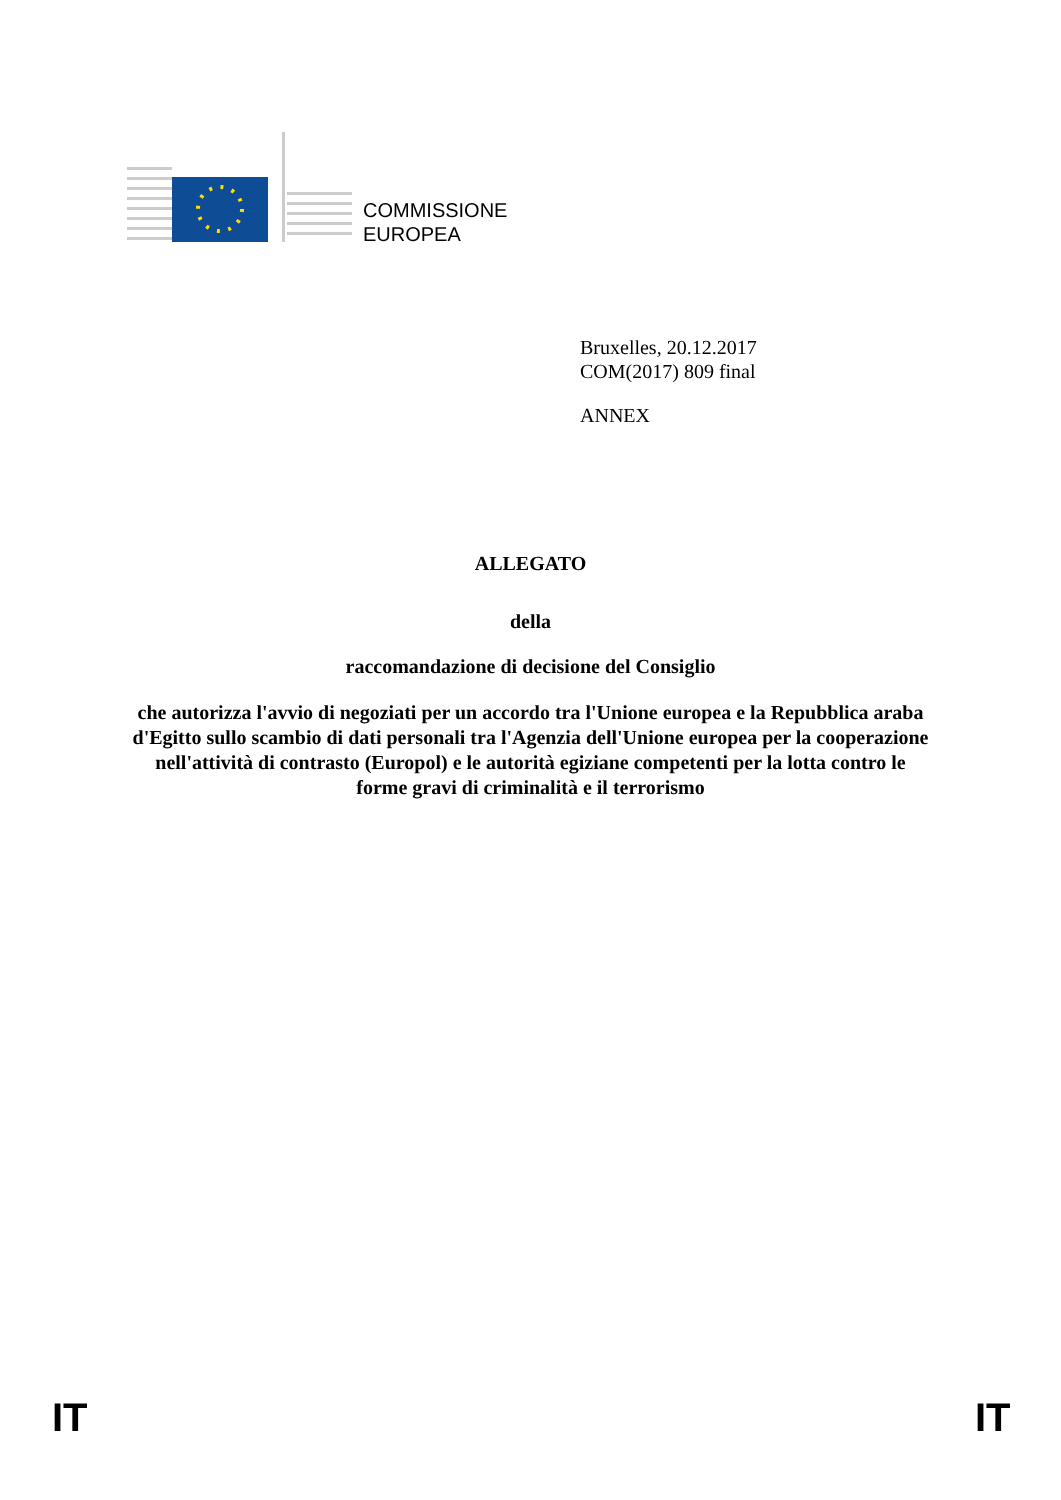COMMISSIONE
EUROPEA
Bruxelles, 20.12.2017
COM(2017) 809 final
ANNEX
ALLEGATO
della
raccomandazione di decisione del Consiglio
che autorizza l'avvio di negoziati per un accordo tra l'Unione europea e la Repubblica araba d'Egitto sullo scambio di dati personali tra l'Agenzia dell'Unione europea per la cooperazione nell'attività di contrasto (Europol) e le autorità egiziane competenti per la lotta contro le forme gravi di criminalità e il terrorismo
IT IT